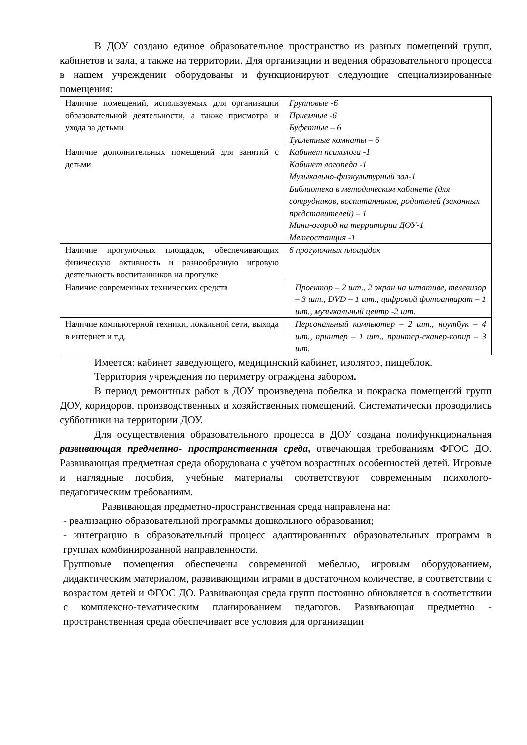В ДОУ создано единое образовательное пространство из разных помещений групп, кабинетов и зала, а также на территории. Для организации и ведения образовательного процесса в нашем учреждении оборудованы и функционируют следующие специализированные помещения:
| Наличие помещений, используемых для организации образовательной деятельности, а также присмотра и ухода за детьми | Групповые -6 Приемные -6 Буфетные – 6 Туалетные комнаты – 6 |
| Наличие дополнительных помещений для занятий с детьми | Кабинет психолога -1 Кабинет логопеда -1 Музыкально-физкультурный зал-1 Библиотека в методическом кабинете (для сотрудников, воспитанников, родителей (законных представителей) – 1 Мини-огород на территории ДОУ-1 Метеостанция -1 |
| Наличие прогулочных площадок, обеспечивающих физическую активность и разнообразную игровую деятельность воспитанников на прогулке | 6 прогулочных площадок |
| Наличие современных технических средств | Проектор – 2 шт., 2 экран на штативе, телевизор – 3 шт., DVD – 1 шт., цифровой фотоаппарат – 1 шт., музыкальный центр -2 шт. |
| Наличие компьютерной техники, локальной сети, выхода в интернет и т.д. | Персональный компьютер – 2 шт., ноутбук – 4 шт., принтер – 1 шт., принтер-сканер-копир – 3 шт. |
Имеется: кабинет заведующего, медицинский кабинет, изолятор, пищеблок.
Территория учреждения по периметру ограждена забором.
В период ремонтных работ в ДОУ произведена побелка и покраска помещений групп ДОУ, коридоров, производственных и хозяйственных помещений. Систематически проводились субботники на территории ДОУ.
Для осуществления образовательного процесса в ДОУ создана полифункциональная развивающая предметно- пространственная среда, отвечающая требованиям ФГОС ДО. Развивающая предметная среда оборудована с учётом возрастных особенностей детей. Игровые и наглядные пособия, учебные материалы соответствуют современным психолого-педагогическим требованиям.
Развивающая предметно-пространственная среда направлена на:
- реализацию образовательной программы дошкольного образования;
- интеграцию в образовательный процесс адаптированных образовательных программ в группах комбинированной направленности.
Групповые помещения обеспечены современной мебелью, игровым оборудованием, дидактическим материалом, развивающими играми в достаточном количестве, в соответствии с возрастом детей и ФГОС ДО. Развивающая среда групп постоянно обновляется в соответствии с комплексно-тематическим планированием педагогов. Развивающая предметно - пространственная среда обеспечивает все условия для организации